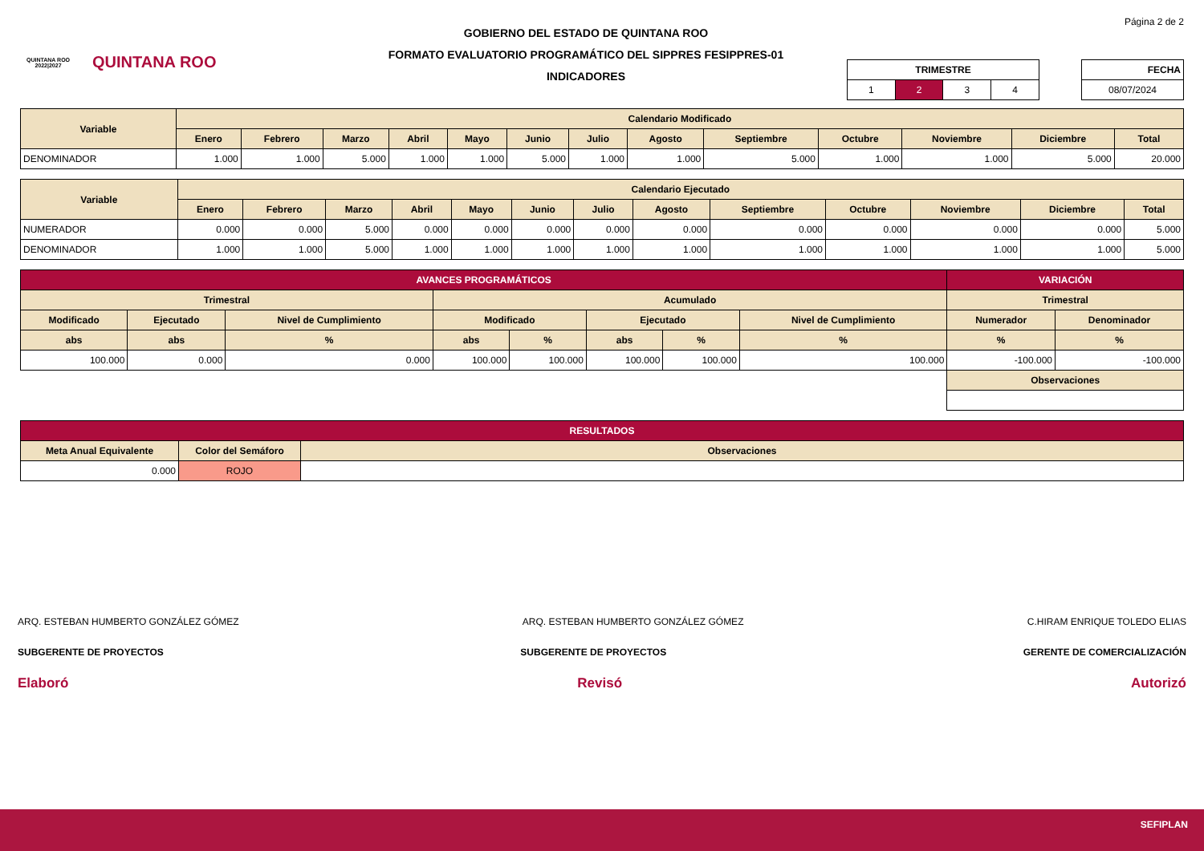QUINTANA ROO
2022|2027
QUINTANA ROO
GOBIERNO DEL ESTADO DE QUINTANA ROO
FORMATO EVALUATORIO PROGRAMÁTICO DEL SIPPRES FESIPPRES-01
INDICADORES
Página 2 de 2
| TRIMESTRE | | | |
| --- | --- | --- | --- |
| 1 | 2 | 3 | 4 |
| FECHA |
| --- |
| 08/07/2024 |
| Variable | Calendario Modificado | | | | | | | | | | | | |
| --- | --- | --- | --- | --- | --- | --- | --- | --- | --- | --- | --- | --- | --- |
| | Enero | Febrero | Marzo | Abril | Mayo | Junio | Julio | Agosto | Septiembre | Octubre | Noviembre | Diciembre | Total |
| DENOMINADOR | 1.000 | 1.000 | 5.000 | 1.000 | 1.000 | 5.000 | 1.000 | 1.000 | 5.000 | 1.000 | 1.000 | 5.000 | 20.000 |
| Variable | Calendario Ejecutado | | | | | | | | | | | | |
| --- | --- | --- | --- | --- | --- | --- | --- | --- | --- | --- | --- | --- | --- |
| | Enero | Febrero | Marzo | Abril | Mayo | Junio | Julio | Agosto | Septiembre | Octubre | Noviembre | Diciembre | Total |
| NUMERADOR | 0.000 | 0.000 | 5.000 | 0.000 | 0.000 | 0.000 | 0.000 | 0.000 | 0.000 | 0.000 | 0.000 | 0.000 | 5.000 |
| DENOMINADOR | 1.000 | 1.000 | 5.000 | 1.000 | 1.000 | 1.000 | 1.000 | 1.000 | 1.000 | 1.000 | 1.000 | 1.000 | 5.000 |
| AVANCES PROGRAMÁTICOS | | | | | | | | VARIACIÓN | |
| --- | --- | --- | --- | --- | --- | --- | --- | --- | --- |
| Trimestral | | | Acumulado | | | | | Trimestral | |
| Modificado | Ejecutado | Nivel de Cumplimiento | Modificado | | Ejecutado | | Nivel de Cumplimiento | Numerador | Denominador |
| abs | abs | % | abs | % | abs | % | % | % | % |
| 100.000 | 0.000 | 0.000 | 100.000 | 100.000 | 100.000 | 100.000 | 100.000 | -100.000 | -100.000 |
| | | | | | | | | Observaciones | |
| RESULTADOS | | |
| --- | --- | --- |
| Meta Anual Equivalente | Color del Semáforo | Observaciones |
| 0.000 | ROJO | |
ARQ. ESTEBAN HUMBERTO GONZÁLEZ GÓMEZ ARQ. ESTEBAN HUMBERTO GONZÁLEZ GÓMEZ C.HIRAM ENRIQUE TOLEDO ELIAS
SUBGERENTE DE PROYECTOS SUBGERENTE DE PROYECTOS GERENTE DE COMERCIALIZACIÓN
Elaboró Revisó Autorizó
SEFIPLAN